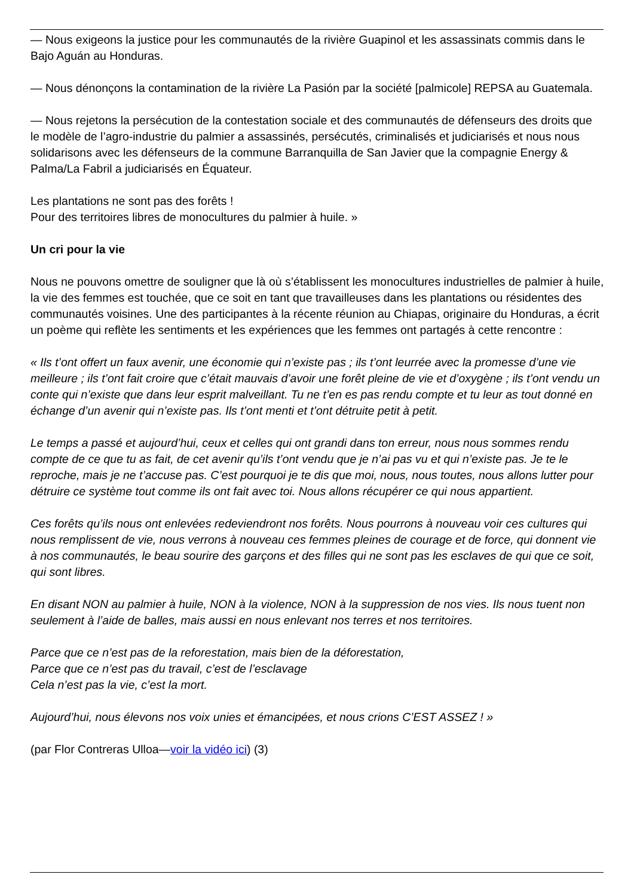— Nous exigeons la justice pour les communautés de la rivière Guapinol et les assassinats commis dans le Bajo Aguán au Honduras.
— Nous dénonçons la contamination de la rivière La Pasión par la société [palmicole] REPSA au Guatemala.
— Nous rejetons la persécution de la contestation sociale et des communautés de défenseurs des droits que le modèle de l’agro-industrie du palmier a assassinés, persécutés, criminalisés et judiciarisés et nous nous solidarisons avec les défenseurs de la commune Barranquilla de San Javier que la compagnie Energy & Palma/La Fabril a judiciarisés en Équateur.
Les plantations ne sont pas des forêts !
Pour des territoires libres de monocultures du palmier à huile. »
Un cri pour la vie
Nous ne pouvons omettre de souligner que là où s’établissent les monocultures industrielles de palmier à huile, la vie des femmes est touchée, que ce soit en tant que travailleuses dans les plantations ou résidentes des communautés voisines. Une des participantes à la récente réunion au Chiapas, originaire du Honduras, a écrit un poème qui reflète les sentiments et les expériences que les femmes ont partagés à cette rencontre :
« Ils t’ont offert un faux avenir, une économie qui n’existe pas ; ils t’ont leurrée avec la promesse d’une vie meilleure ; ils t’ont fait croire que c’était mauvais d’avoir une forêt pleine de vie et d’oxygène ; ils t’ont vendu un conte qui n’existe que dans leur esprit malveillant. Tu ne t’en es pas rendu compte et tu leur as tout donné en échange d’un avenir qui n’existe pas. Ils t’ont menti et t’ont détruite petit à petit.
Le temps a passé et aujourd’hui, ceux et celles qui ont grandi dans ton erreur, nous nous sommes rendu compte de ce que tu as fait, de cet avenir qu’ils t’ont vendu que je n’ai pas vu et qui n’existe pas. Je te le reproche, mais je ne t’accuse pas. C’est pourquoi je te dis que moi, nous, nous toutes, nous allons lutter pour détruire ce système tout comme ils ont fait avec toi. Nous allons récupérer ce qui nous appartient.
Ces forêts qu’ils nous ont enlevées redeviendront nos forêts. Nous pourrons à nouveau voir ces cultures qui nous remplissent de vie, nous verrons à nouveau ces femmes pleines de courage et de force, qui donnent vie à nos communautés, le beau sourire des garçons et des filles qui ne sont pas les esclaves de qui que ce soit, qui sont libres.
En disant NON au palmier à huile, NON à la violence, NON à la suppression de nos vies. Ils nous tuent non seulement à l’aide de balles, mais aussi en nous enlevant nos terres et nos territoires.
Parce que ce n’est pas de la reforestation, mais bien de la déforestation,
Parce que ce n’est pas du travail, c’est de l’esclavage
Cela n’est pas la vie, c’est la mort.
Aujourd’hui, nous élevons nos voix unies et émancipées, et nous crions C’EST ASSEZ ! »
(par Flor Contreras Ulloa—voir la vidéo ici) (3)